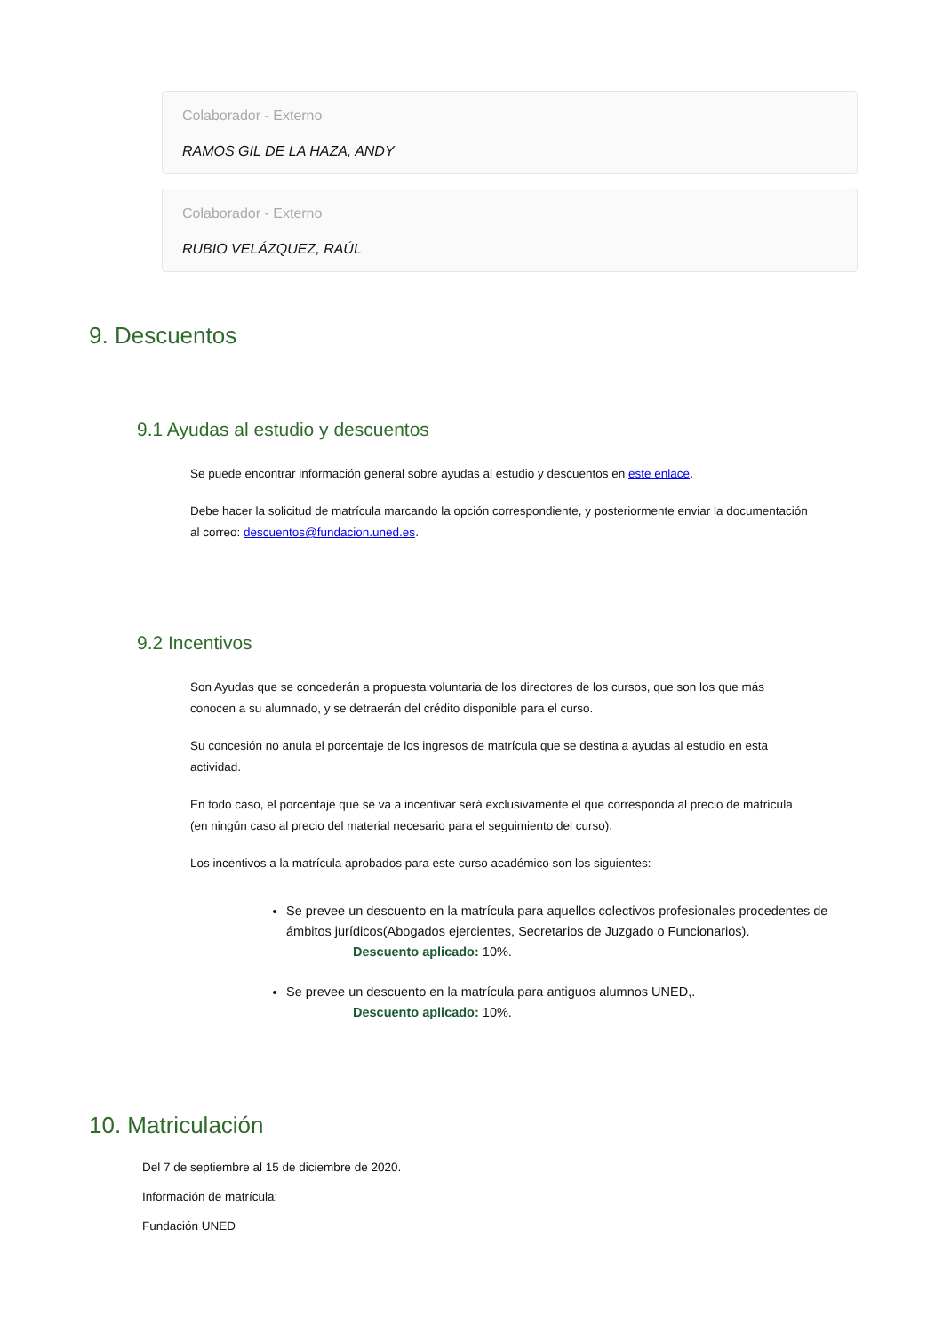Colaborador - Externo
RAMOS GIL DE LA HAZA, ANDY
Colaborador - Externo
RUBIO VELÁZQUEZ, RAÚL
9. Descuentos
9.1 Ayudas al estudio y descuentos
Se puede encontrar información general sobre ayudas al estudio y descuentos en este enlace.
Debe hacer la solicitud de matrícula marcando la opción correspondiente, y posteriormente enviar la documentación al correo: descuentos@fundacion.uned.es.
9.2 Incentivos
Son Ayudas que se concederán a propuesta voluntaria de los directores de los cursos, que son los que más conocen a su alumnado, y se detraerán del crédito disponible para el curso.
Su concesión no anula el porcentaje de los ingresos de matrícula que se destina a ayudas al estudio en esta actividad.
En todo caso, el porcentaje que se va a incentivar será exclusivamente el que corresponda al precio de matrícula (en ningún caso al precio del material necesario para el seguimiento del curso).
Los incentivos a la matrícula aprobados para este curso académico son los siguientes:
Se prevee un descuento en la matrícula para aquellos colectivos profesionales procedentes de ámbitos jurídicos(Abogados ejercientes, Secretarios de Juzgado o Funcionarios).
Descuento aplicado: 10%.
Se prevee un descuento en la matrícula para antiguos alumnos UNED,.
Descuento aplicado: 10%.
10. Matriculación
Del 7 de septiembre al 15 de diciembre de 2020.
Información de matrícula:
Fundación UNED